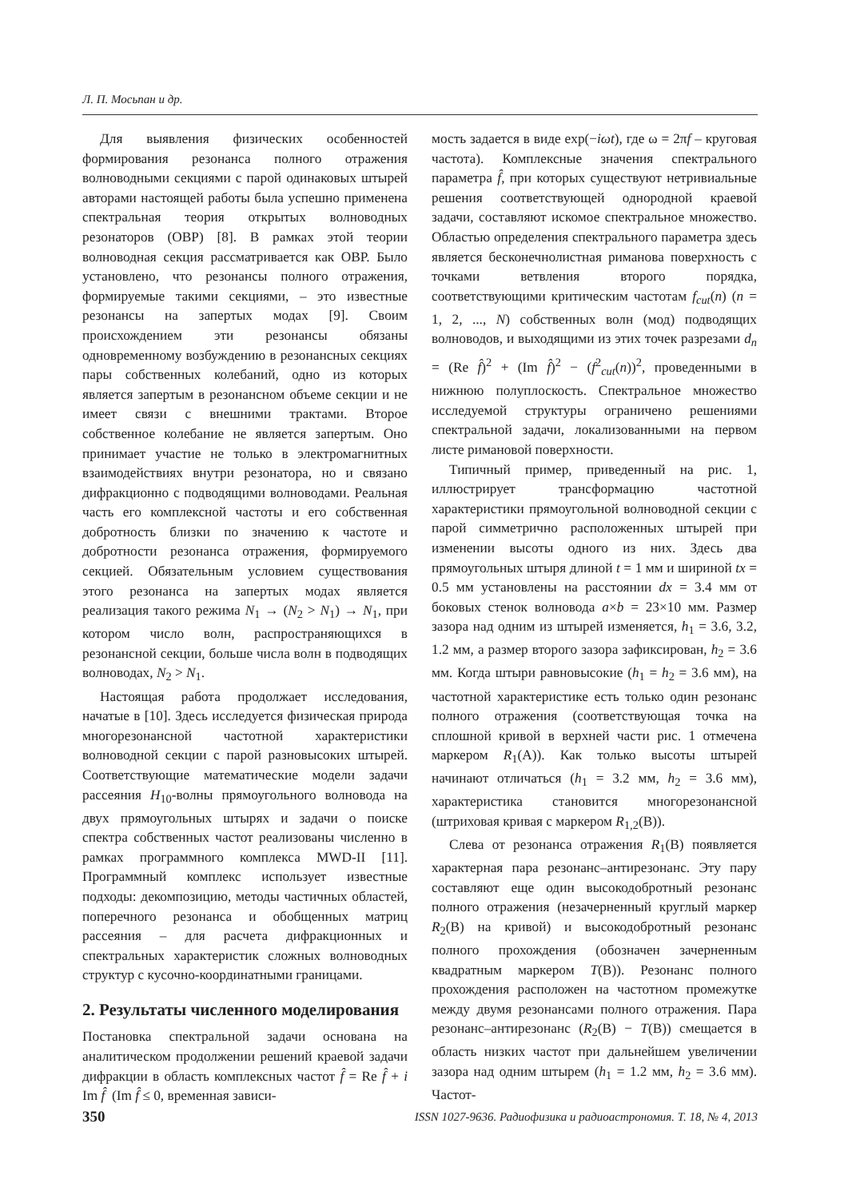Л. П. Мосьпан и др.
Для выявления физических особенностей формирования резонанса полного отражения волноводными секциями с парой одинаковых штырей авторами настоящей работы была успешно применена спектральная теория открытых волноводных резонаторов (ОВР) [8]. В рамках этой теории волноводная секция рассматривается как ОВР. Было установлено, что резонансы полного отражения, формируемые такими секциями, – это известные резонансы на запертых модах [9]. Своим происхождением эти резонансы обязаны одновременному возбуждению в резонансных секциях пары собственных колебаний, одно из которых является запертым в резонансном объеме секции и не имеет связи с внешними трактами. Второе собственное колебание не является запертым. Оно принимает участие не только в электромагнитных взаимодействиях внутри резонатора, но и связано дифракционно с подводящими волноводами. Реальная часть его комплексной частоты и его собственная добротность близки по значению к частоте и добротности резонанса отражения, формируемого секцией. Обязательным условием существования этого резонанса на запертых модах является реализация такого режима N<sub>1</sub> → (N<sub>2</sub> > N<sub>1</sub>) → N<sub>1</sub>, при котором число волн, распространяющихся в резонансной секции, больше числа волн в подводящих волноводах, N<sub>2</sub> > N<sub>1</sub>.
Настоящая работа продолжает исследования, начатые в [10]. Здесь исследуется физическая природа многорезонансной частотной характеристики волноводной секции с парой разновысоких штырей. Соответствующие математические модели задачи рассеяния H<sub>10</sub>-волны прямоугольного волновода на двух прямоугольных штырях и задачи о поиске спектра собственных частот реализованы численно в рамках программного комплекса MWD-II [11]. Программный комплекс использует известные подходы: декомпозицию, методы частичных областей, поперечного резонанса и обобщенных матриц рассеяния – для расчета дифракционных и спектральных характеристик сложных волноводных структур с кусочно-координатными границами.
2. Результаты численного моделирования
Постановка спектральной задачи основана на аналитическом продолжении решений краевой задачи дифракции в область комплексных частот f̂ = Re f̂ + i Im f̂ (Im f̂ ≤ 0, временная зависи-
мость задается в виде exp(−iωt), где ω = 2πf – круговая частота). Комплексные значения спектрального параметра f̂, при которых существуют нетривиальные решения соответствующей однородной краевой задачи, составляют искомое спектральное множество. Областью определения спектрального параметра здесь является бесконечнолистная риманова поверхность с точками ветвления второго порядка, соответствующими критическим частотам f<sub>cut</sub>(n) (n = 1, 2, ..., N) собственных волн (мод) подводящих волноводов, и выходящими из этих точек разрезами d<sub>n</sub> = (Re f̂)<sup>2</sup> + (Im f̂)<sup>2</sup> − (f<sup>2</sup><sub>cut</sub>(n))<sup>2</sup>, проведенными в нижнюю полуплоскость. Спектральное множество исследуемой структуры ограничено решениями спектральной задачи, локализованными на первом листе римановой поверхности.
Типичный пример, приведенный на рис. 1, иллюстрирует трансформацию частотной характеристики прямоугольной волноводной секции с парой симметрично расположенных штырей при изменении высоты одного из них. Здесь два прямоугольных штыря длиной t = 1 мм и шириной tx = 0.5 мм установлены на расстоянии dx = 3.4 мм от боковых стенок волновода a×b = 23×10 мм. Размер зазора над одним из штырей изменяется, h<sub>1</sub> = 3.6, 3.2, 1.2 мм, а размер второго зазора зафиксирован, h<sub>2</sub> = 3.6 мм. Когда штыри равновысокие (h<sub>1</sub> = h<sub>2</sub> = 3.6 мм), на частотной характеристике есть только один резонанс полного отражения (соответствующая точка на сплошной кривой в верхней части рис. 1 отмечена маркером R<sub>1</sub>(A)). Как только высоты штырей начинают отличаться (h<sub>1</sub> = 3.2 мм, h<sub>2</sub> = 3.6 мм), характеристика становится многорезонансной (штриховая кривая с маркером R<sub>1,2</sub>(B)).
Слева от резонанса отражения R<sub>1</sub>(B) появляется характерная пара резонанс–антирезонанс. Эту пару составляют еще один высокодобротный резонанс полного отражения (незачерненный круглый маркер R<sub>2</sub>(B) на кривой) и высокодобротный резонанс полного прохождения (обозначен зачерненным квадратным маркером T(B)). Резонанс полного прохождения расположен на частотном промежутке между двумя резонансами полного отражения. Пара резонанс–антирезонанс (R<sub>2</sub>(B) − T(B)) смещается в область низких частот при дальнейшем увеличении зазора над одним штырем (h<sub>1</sub> = 1.2 мм, h<sub>2</sub> = 3.6 мм). Частот-
350 ISSN 1027-9636. Радиофизика и радиоастрономия. Т. 18, № 4, 2013